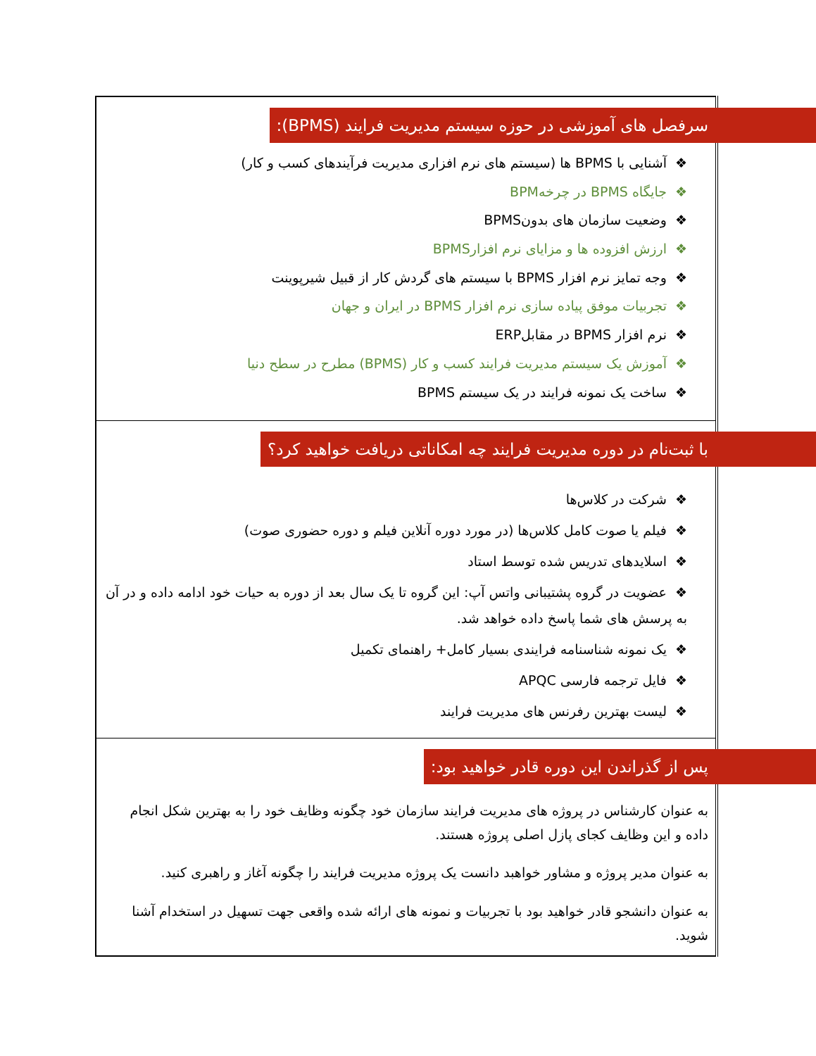| سرفصل های آموزشی در حوزه سیستم مدیریت فرایند (BPMS): ❖ آشنایی با BPMS ها (سیستم های نرم افزاری مدیریت فرآیندهای کسب و کار) ❖ جایگاه BPMS در چرخهBPM ❖ وضعیت سازمان های بدونBPMS ❖ ارزش افزوده ها و مزایای نرم افزارBPMS ❖ وجه تمایز نرم افزار BPMS با سیستم های گردش کار از قبیل شیرپوینت ❖ تجربیات موفق پیاده سازی نرم افزار BPMS در ایران و جهان ❖ نرم افزار BPMS در مقابلERP ❖ آموزش یک سیستم مدیریت فرایند کسب و کار (BPMS) مطرح در سطح دنیا ❖ ساخت یک نمونه فرایند در یک سیستم BPMS |
| با ثبت‌نام در دوره مدیریت فرایند چه امکاناتی دریافت خواهید کرد؟ ❖ شرکت در کلاس‌ها ❖ فیلم یا صوت کامل کلاس‌ها (در مورد دوره آنلاین فیلم و دوره حضوری صوت) ❖ اسلایدهای تدریس شده توسط استاد ❖ عضویت در گروه پشتیبانی واتس آپ: این گروه تا یک سال بعد از دوره به حیات خود ادامه داده و در آن به پرسش های شما پاسخ داده خواهد شد. ❖ یک نمونه شناسنامه فرایندی بسیار کامل+ راهنمای تکمیل ❖ فایل ترجمه فارسی APQC ❖ لیست بهترین رفرنس های مدیریت فرایند |
| پس از گذراندن این دوره قادر خواهید بود: به عنوان کارشناس در پروژه های مدیریت فرایند سازمان خود چگونه وظایف خود را به بهترین شکل انجام داده و این وظایف کجای پازل اصلی پروژه هستند. به عنوان مدیر پروژه و مشاور خواهبد دانست یک پروژه مدیریت فرایند را چگونه آغاز و راهبری کنید. به عنوان دانشجو قادر خواهید بود با تجربیات و نمونه های ارائه شده واقعی جهت تسهیل در استخدام آشنا شوید. |